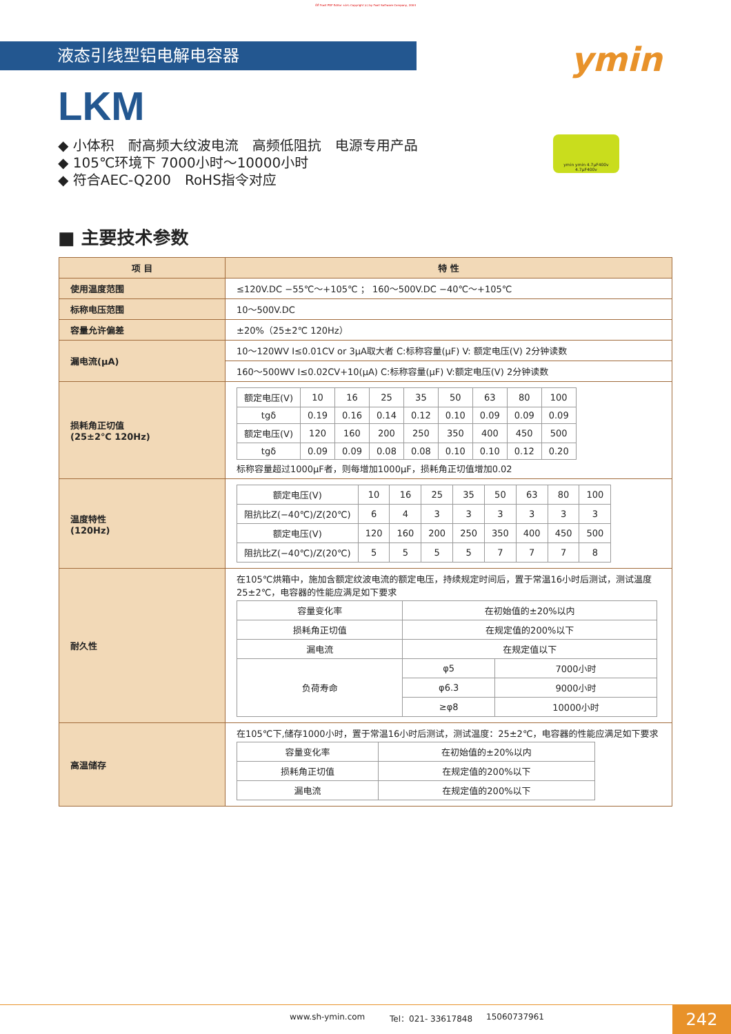ÕË Foxit PDF Editor ±à¼­ Copyright (c) by Foxit Software Company, 2004
液态引线型铝电解电容器
ymin
LKM
◆ 小体积　耐高频大纹波电流　高频低阻抗　电源专用产品
◆ 105℃环境下 7000小时～10000小时
◆ 符合AEC-Q200　RoHS指令对应
ymin ymin 4.7µF400v 4.7µF400v
■ 主要技术参数
| 项 目 | 特 性 |
| --- | --- |
| 使用温度范围 | ≤120V.DC −55℃～+105℃ ； 160～500V.DC −40℃～+105℃ |
| 标称电压范围 | 10～500V.DC |
| 容量允许偏差 | ±20%（25±2℃ 120Hz） |
| 漏电流(μA) | 10～120WV I≤0.01CV or 3μA取大者 C:标称容量(μF) V: 额定电压(V) 2分钟读数 |
| | 160～500WV I≤0.02CV+10(μA) C:标称容量(μF) V:额定电压(V) 2分钟读数 |
| 损耗角正切值 (25±2℃ 120Hz) | / 额定电压(V) / 10 / 16 / 25 / 35 / 50 / 63 / 80 / 100 / / tgδ / 0.19 / 0.16 / 0.14 / 0.12 / 0.10 / 0.09 / 0.09 / 0.09 / / 额定电压(V) / 120 / 160 / 200 / 250 / 350 / 400 / 450 / 500 / / tgδ / 0.09 / 0.09 / 0.08 / 0.08 / 0.10 / 0.10 / 0.12 / 0.20 / 标称容量超过1000μF者，则每增加1000μF，损耗角正切值增加0.02 |
| 温度特性 (120Hz) | / 额定电压(V) / 10 / 16 / 25 / 35 / 50 / 63 / 80 / 100 / / 阻抗比Z(−40℃)/Z(20℃) / 6 / 4 / 3 / 3 / 3 / 3 / 3 / 3 / / 额定电压(V) / 120 / 160 / 200 / 250 / 350 / 400 / 450 / 500 / / 阻抗比Z(−40℃)/Z(20℃) / 5 / 5 / 5 / 5 / 7 / 7 / 7 / 8 / |
| 耐久性 | 在105℃烘箱中，施加含额定纹波电流的额定电压，持续规定时间后，置于常温16小时后测试，测试温度25±2℃，电容器的性能应满足如下要求 / 容量变化率 / 在初始值的±20%以内 / / / 损耗角正切值 / 在规定值的200%以下 / / / 漏电流 / 在规定值以下 / / / 负荷寿命 / φ5 / 7000小时 / / / φ6.3 / 9000小时 / / / ≥φ8 / 10000小时 / |
| 高温储存 | 在105℃下,储存1000小时，置于常温16小时后测试，测试温度：25±2℃，电容器的性能应满足如下要求 / 容量变化率 / 在初始值的±20%以内 / / 损耗角正切值 / 在规定值的200%以下 / / 漏电流 / 在规定值的200%以下 / |
www.sh-ymin.com Tel：021- 33617848 15060737961 242